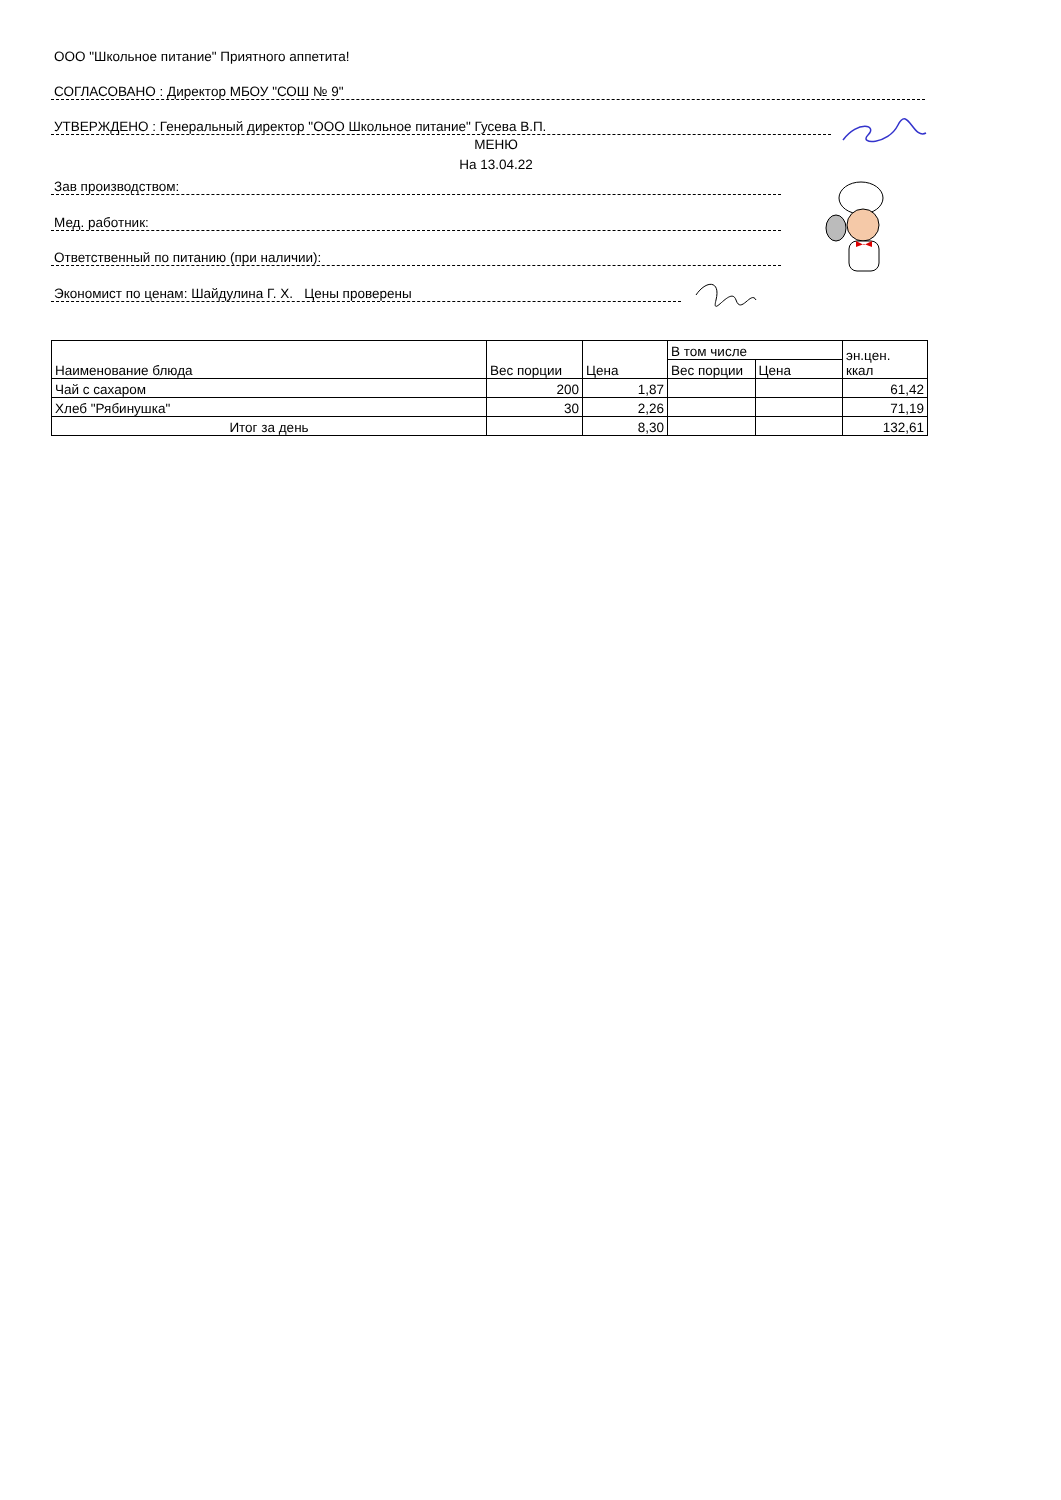ООО "Школьное питание" Приятного аппетита!
СОГЛАСОВАНО : Директор МБОУ "СОШ № 9"
УТВЕРЖДЕНО : Генеральный директор "ООО Школьное питание" Гусева В.П.
МЕНЮ
На 13.04.22
Зав производством:
Мед. работник:
Ответственный по питанию (при наличии):
Экономист по ценам: Шайдулина Г. Х. Цены проверены
| Наименование блюда | Вес порции | Цена | В том числе | | эн.цен. ккал |
| --- | --- | --- | --- | --- | --- |
| | | | Вес порции | Цена | |
| Чай с сахаром | 200 | 1,87 | | | 61,42 |
| Хлеб "Рябинушка" | 30 | 2,26 | | | 71,19 |
| Итог за день | | 8,30 | | | 132,61 |